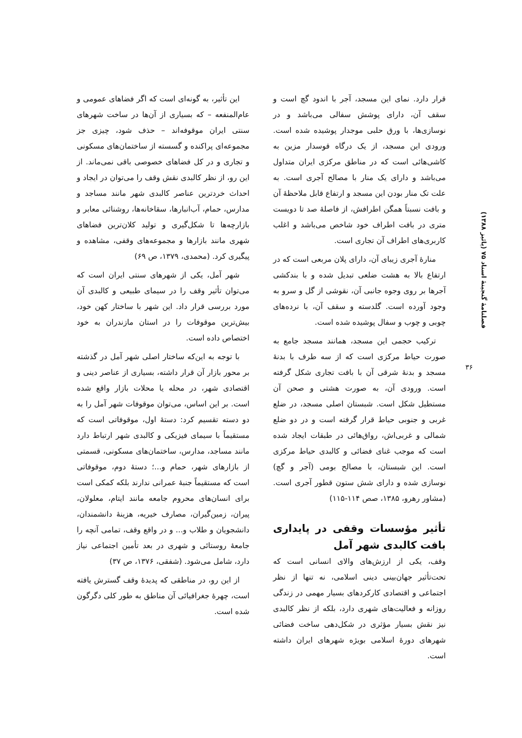فصلنامهٔ گنجینهٔ اسناد ۷۵ (پائیز ۱۳۸۸)
۳۶
قرار دارد. نمای این مسجد، آجر با اندود گچ است و سقف آن، دارای پوشش سفالی می‌باشد و در نوسازی‌ها، با ورق حلبی موجدار پوشیده شده است. ورودی این مسجد، از یک درگاه قوسدار مزین به کاشی‌هائی است که در مناطق مرکزی ایران متداول می‌باشد و دارای یک منار با مصالح آجری است. به علت تک منار بودن این مسجد و ارتفاع قابل ملاحظهٔ آن و بافت نسبتاً همگن اطرافش، از فاصلهٔ صد تا دویست متری در بافت اطراف خود شاخص می‌باشد و اغلب کاربری‌های اطراف آن تجاری است.
منارهٔ آجری زیبای آن، دارای پلان مربعی است که در ارتفاع بالا به هشت ضلعی تبدیل شده و با بندکشی آجرها بر روی وجوه جانبی آن، نقوشی از گل و سرو به وجود آورده است. گلدسته و سقف آن، با نرده‌های چوبی و چوب و سفال پوشیده شده است.
ترکیب حجمی این مسجد، همانند مسجد جامع به صورت حیاط مرکزی است که از سه طرف با بدنهٔ مسجد و بدنهٔ شرقی آن با بافت تجاری شکل گرفته است. ورودی آن، به صورت هشتی و صحن آن مستطیل شکل است. شبستان اصلی مسجد، در ضلع غربی و جنوبی حیاط قرار گرفته است و در دو ضلع شمالی و غربی‌اش، رواق‌هائی در طبقات ایجاد شده است که موجب غنای فضائی و کالبدی حیاط مرکزی است. این شبستان، با مصالح بومی (آجر و گچ) نوسازی شده و دارای شش ستون قطور آجری است. (مشاور رهرو، ۱۳۸۵، صص ۱۱۴-۱۱۵)
تأثیر مؤسسات وقفی در پایداری بافت کالبدی شهر آمل
وقف، یکی از ارزش‌های والای انسانی است که تحت‌تأثیر جهان‌بینی دینی اسلامی، نه تنها از نظر اجتماعی و اقتصادی کارکردهای بسیار مهمی در زندگی روزانه و فعالیت‌های شهری دارد، بلکه از نظر کالبدی نیز نقش بسیار مؤثری در شکل‌دهی ساخت فضائی شهرهای دورهٔ اسلامی بویژه شهرهای ایران داشته است.
این تأثیر، به گونه‌ای است که اگر فضاهای عمومی و عام‌المنفعه – که بسیاری از آن‌ها در ساخت شهرهای سنتی ایران موقوفه‌اند – حذف شود، چیزی جز مجموعه‌ای پراکنده و گسسته از ساختمان‌های مسکونی و تجاری و در کل فضاهای خصوصی باقی نمی‌ماند. از این رو، از نظر کالبدی نقش وقف را می‌توان در ایجاد و احداث خردترین عناصر کالبدی شهر مانند مساجد و مدارس، حمام، آب‌انبارها، سقاخانه‌ها، روشنائی معابر و بازارچه‌ها تا شکل‌گیری و تولید کلان‌ترین فضاهای شهری مانند بازارها و مجموعه‌های وقفی، مشاهده و پیگیری کرد. (محمدی، ۱۳۷۹، ص ۶۹)
شهر آمل، یکی از شهرهای سنتی ایران است که می‌توان تأثیر وقف را در سیمای طبیعی و کالبدی آن مورد بررسی قرار داد. این شهر با ساختار کهن خود، بیش‌ترین موقوفات را در استان مازندران به خود اختصاص داده است.
با توجه به این‌که ساختار اصلی شهر آمل در گذشته بر محور بازار آن قرار داشته، بسیاری از عناصر دینی و اقتصادی شهر، در محله یا محلات بازار واقع شده است. بر این اساس، می‌توان موقوفات شهر آمل را به دو دسته تقسیم کرد: دستهٔ اول، موقوفاتی است که مستقیماً با سیمای فیزیکی و کالبدی شهر ارتباط دارد مانند مساجد، مدارس، ساختمان‌های مسکونی، قسمتی از بازارهای شهر، حمام و...؛ دستهٔ دوم، موقوفاتی است که مستقیماً جنبهٔ عمرانی ندارند بلکه کمکی است برای انسان‌های محروم جامعه مانند ایتام، معلولان، پیران، زمین‌گیران، مصارف خیریه، هزینهٔ دانشمندان، دانشجویان و طلاب و... و در واقع وقف، تمامی آنچه را جامعهٔ روستائی و شهری در بعد تأمین اجتماعی نیاز دارد، شامل می‌شود. (شفقی، ۱۳۷۶، ص ۳۷)
از این رو، در مناطقی که پدیدهٔ وقف گسترش یافته است، چهرهٔ جغرافیائی آن مناطق به طور کلی دگرگون شده است.